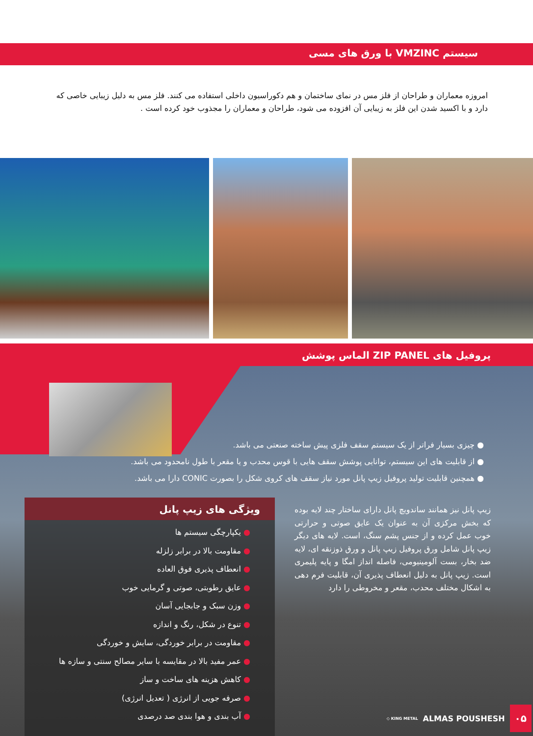سیستم VMZINC با ورق های مسی
امروزه معماران و طراحان از فلز مس در نمای ساختمان و هم دکوراسیون داخلی استفاده می کنند. فلز مس به دلیل زیبایی خاصی که دارد و با اکسید شدن این فلز به زیبایی آن افزوده می شود، طراحان و معماران را مجذوب خود کرده است .
پروفیل های ZIP PANEL الماس پوشش
● چیزی بسیار فراتر از یک سیستم سقف فلزی پیش ساخته صنعتی می باشد.
● از قابلیت های این سیستم، توانایی پوشش سقف هایی با قوس محدب و یا مقعر با طول نامحدود می باشد.
● همچنین قابلیت تولید پروفیل زیپ پانل مورد نیاز سقف های کروی شکل را بصورت CONIC دارا می باشد.
زیپ پانل نیز همانند ساندویچ پانل دارای ساختار چند لایه بوده که بخش مرکزی آن به عنوان یک عایق صوتی و حرارتی خوب عمل کرده و از جنس پشم سنگ، است. لایه های دیگر زیپ پانل شامل ورق پروفیل زیپ پانل و ورق ذوزنقه ای، لایه ضد بخار، بست آلومینیومی، فاصله انداز امگا و پایه پلیمری است. زیپ پانل به دلیل انعطاف پذیری آن، قابلیت فرم دهی به اشکال مختلف محدب، مقعر و مخروطی را دارد
ویژگی های زیپ پانل
● یکپارچگی سیستم ها
● مقاومت بالا در برابر زلزله
● انعطاف پذیری فوق العاده
● عایق رطوبتی، صوتی و گرمایی خوب
● وزن سبک و جابجایی آسان
● تنوع در شکل، رنگ و اندازه
● مقاومت در برابر خوردگی، سایش و خوردگی
● عمر مفید بالا در مقایسه با سایر مصالح سنتی و سازه ها
● کاهش هزینه های ساخت و ساز
● صرفه جویی از انرژی ( تعدیل انرژی)
● آب بندی و هوا بندی صد درصدی
۰۵ ALMAS POUSHESH KING METAL ◇